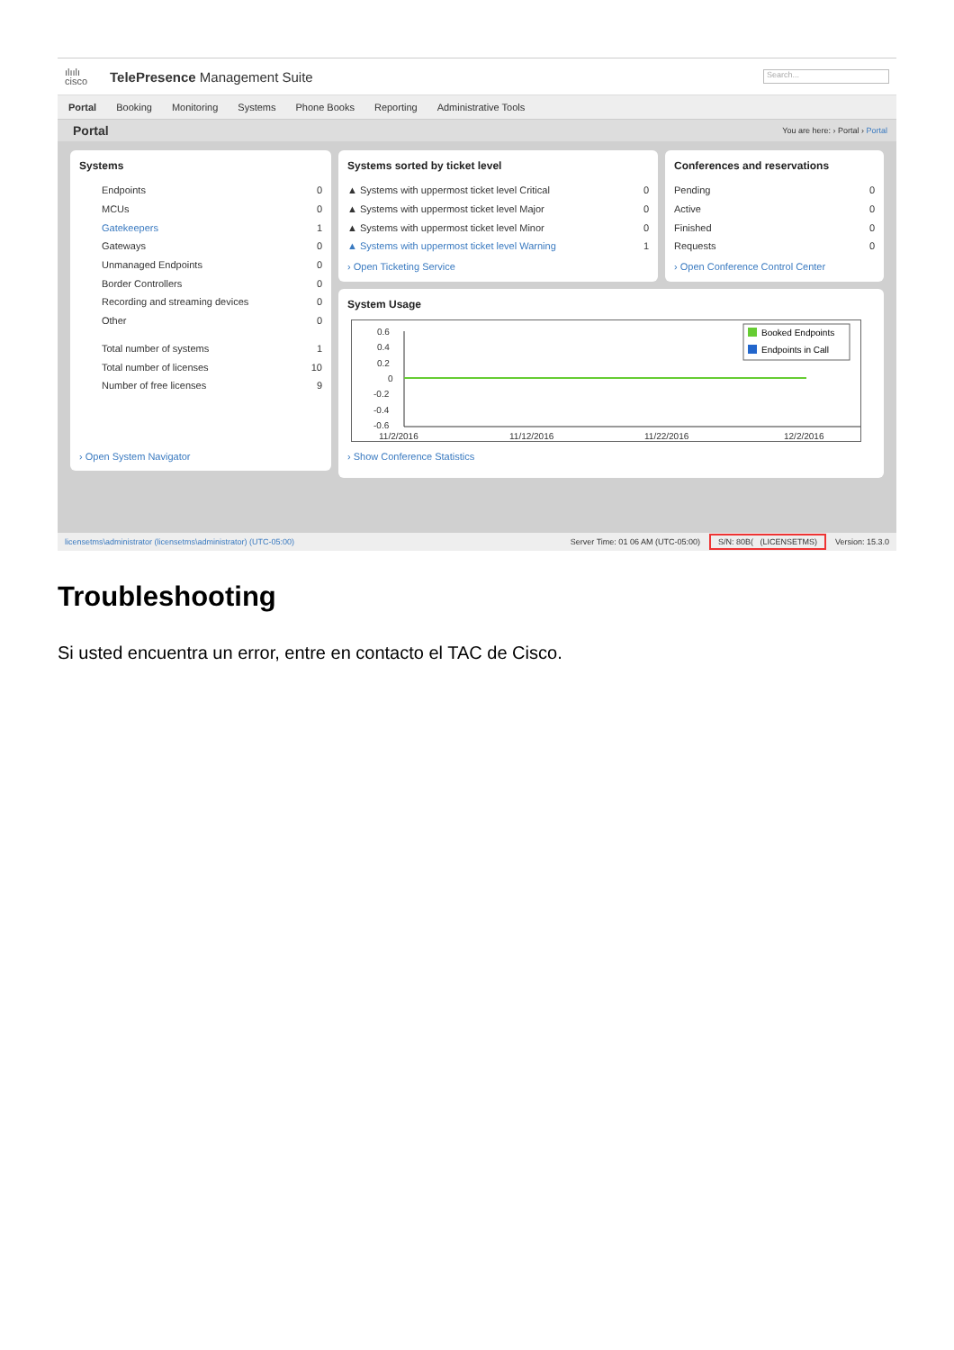ılıılı
cisco
TelePresence Management Suite
Search...
Portal Booking Monitoring Systems Phone Books Reporting Administrative Tools
Portal You are here: › Portal › Portal
Systems
Endpoints 0
MCUs 0
Gatekeepers 1
Gateways 0
Unmanaged Endpoints 0
Border Controllers 0
Recording and streaming devices 0
Other 0
Total number of systems 1
Total number of licenses 10
Number of free licenses 9
› Open System Navigator
Systems sorted by ticket level
▲ Systems with uppermost ticket level Critical 0
▲ Systems with uppermost ticket level Major 0
▲ Systems with uppermost ticket level Minor 0
▲ Systems with uppermost ticket level Warning 1
› Open Ticketing Service
Conferences and reservations
Pending 0
Active 0
Finished 0
Requests 0
› Open Conference Control Center
System Usage
0.6
0.4
0.2
0
-0.2
-0.4
-0.6
11/2/2016
11/12/2016
11/22/2016
12/2/2016
Booked Endpoints
Endpoints in Call
› Show Conference Statistics
licensetms\administrator (licensetms\administrator) (UTC-05:00) Server Time: 01 06 AM (UTC-05:00) S/N: 80B( (LICENSETMS) Version: 15.3.0
Troubleshooting
Si usted encuentra un error, entre en contacto el TAC de Cisco.